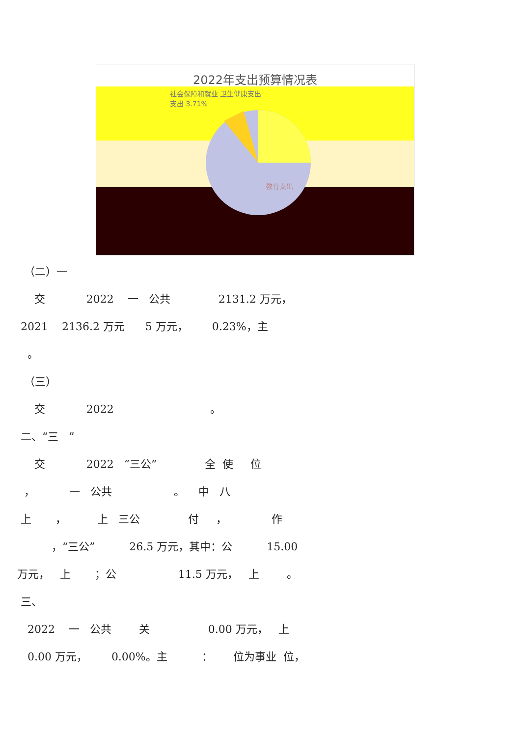2022年支出预算情况表
社会保障和就业 卫生健康支出
支出 3.71%
教育支出
（二）一
交 2022 一 公共 2131.2 万元，
2021 2136.2 万元 5 万元， 0.23%，主
。
（三）
交 2022 。
二、“三 ”
交 2022 “三公” 全 使 位
， 一 公共 。 中 八
上 ， 上 三公 付 ， 作
，“三公” 26.5 万元，其中：公 15.00
万元， 上 ；公 11.5 万元， 上 。
三、
2022 一 公共 关 0.00 万元， 上
0.00 万元， 0.00%。主 ： 位为事业 位，